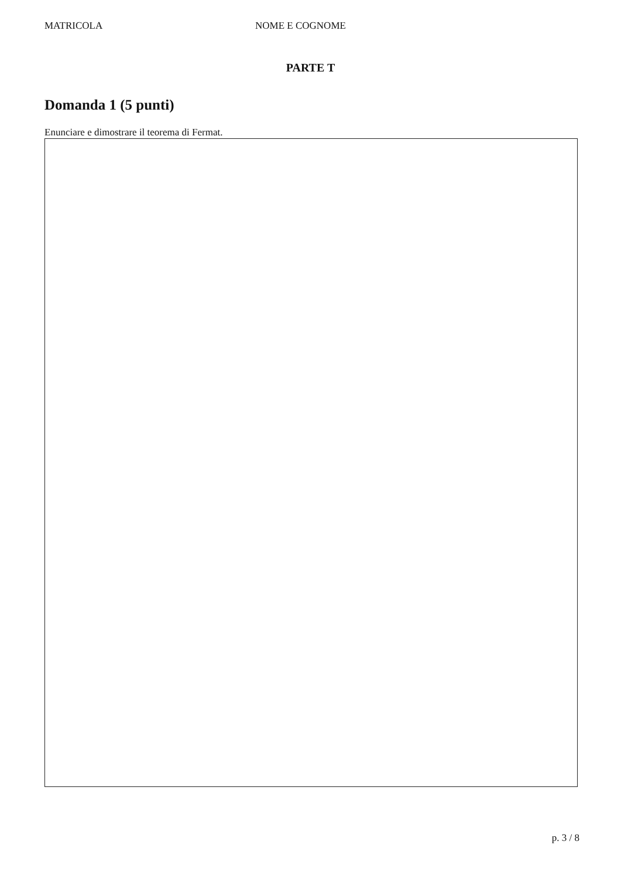MATRICOLA NOME E COGNOME
PARTE T
Domanda 1 (5 punti)
Enunciare e dimostrare il teorema di Fermat.
p. 3 / 8